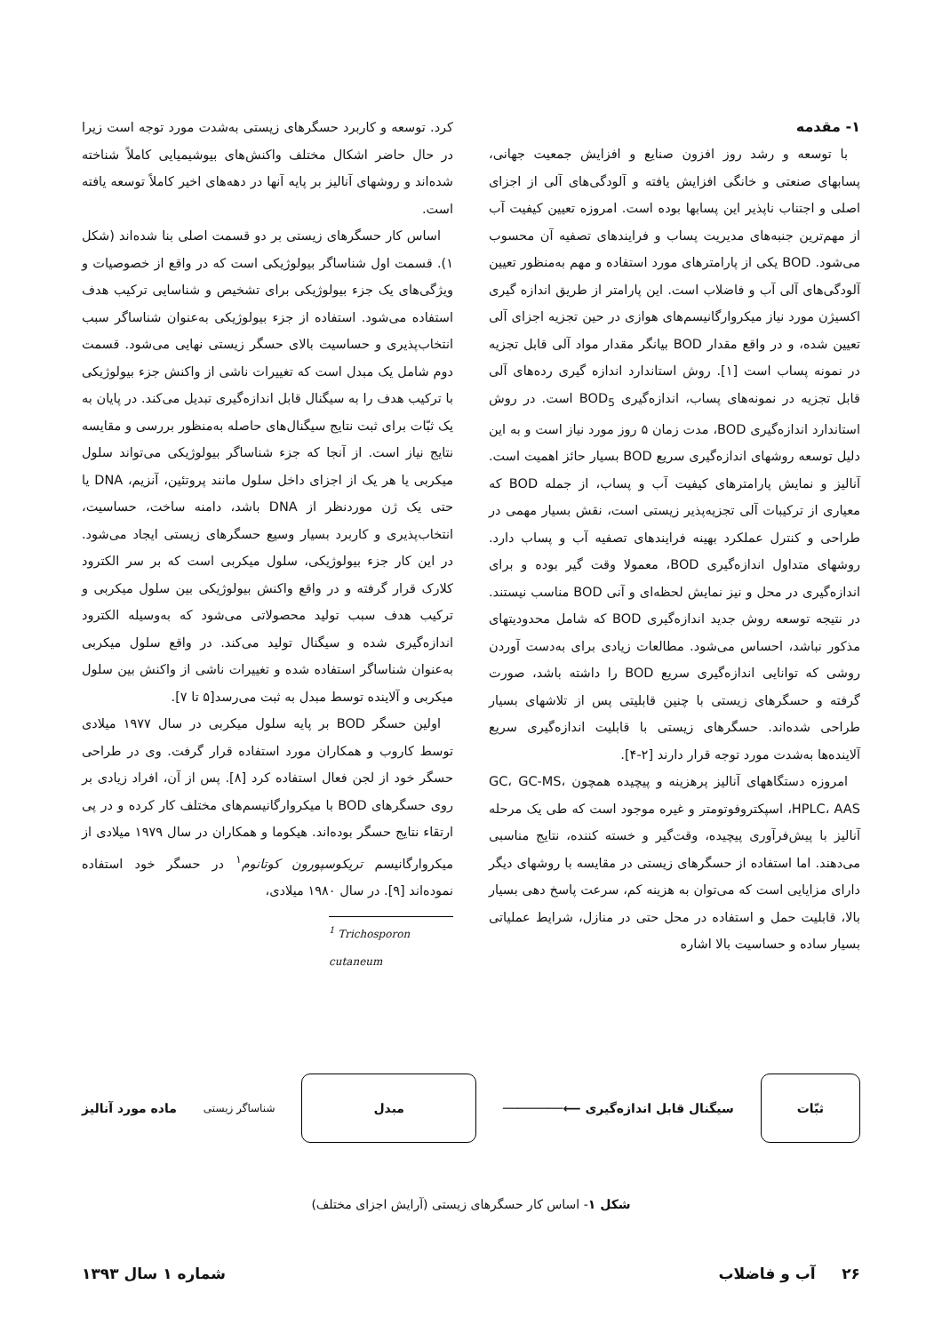۱- مقدمه
با توسعه و رشد روز افزون صنایع و افزایش جمعیت جهانی، پسابهای صنعتی و خانگی افزایش یافته و آلودگی‌های آلی از اجزای اصلی و اجتناب ناپذیر این پسابها بوده است. امروزه تعیین کیفیت آب از مهم‌ترین جنبه‌های مدیریت پساب و فرایندهای تصفیه آن محسوب می‌شود. BOD یکی از پارامترهای مورد استفاده و مهم به‌منظور تعیین آلودگی‌های آلی آب و فاضلاب است. این پارامتر از طریق اندازه گیری اکسیژن مورد نیاز میکروارگانیسم‌های هوازی در حین تجزیه اجزای آلی تعیین شده، و در واقع مقدار BOD بیانگر مقدار مواد آلی قابل تجزیه در نمونه پساب است [۱]. روش استاندارد اندازه گیری رده‌های آلی قابل تجزیه در نمونه‌های پساب، اندازه‌گیری BOD<sub>5</sub> است. در روش استاندارد اندازه‌گیری BOD، مدت زمان ۵ روز مورد نیاز است و به این دلیل توسعه روشهای اندازه‌گیری سریع BOD بسیار حائز اهمیت است. آنالیز و نمایش پارامترهای کیفیت آب و پساب، از جمله BOD که معیاری از ترکیبات آلی تجزیه‌پذیر زیستی است، نقش بسیار مهمی در طراحی و کنترل عملکرد بهینه فرایندهای تصفیه آب و پساب دارد. روشهای متداول اندازه‌گیری BOD، معمولا وقت گیر بوده و برای اندازه‌گیری در محل و نیز نمایش لحظه‌ای و آنی BOD مناسب نیستند. در نتیجه توسعه روش جدید اندازه‌گیری BOD که شامل محدودیتهای مذکور نباشد، احساس می‌شود. مطالعات زیادی برای به‌دست آوردن روشی که توانایی اندازه‌گیری سریع BOD را داشته باشد، صورت گرفته و حسگرهای زیستی با چنین قابلیتی پس از تلاشهای بسیار طراحی شده‌اند. حسگرهای زیستی با قابلیت اندازه‌گیری سریع آلاینده‌ها به‌شدت مورد توجه قرار دارند [۲-۴].
امروزه دستگاههای آنالیز پرهزینه و پیچیده همچون GC، GC-MS، HPLC، AAS، اسپکتروفوتومتر و غیره موجود است که طی یک مرحله آنالیز با پیش‌فرآوری پیچیده، وقت‌گیر و خسته کننده، نتایج مناسبی می‌دهند. اما استفاده از حسگرهای زیستی در مقایسه با روشهای دیگر دارای مزایایی است که می‌توان به هزینه کم، سرعت پاسخ دهی بسیار بالا، قابلیت حمل و استفاده در محل حتی در منازل، شرایط عملیاتی بسیار ساده و حساسیت بالا اشاره
کرد. توسعه و کاربرد حسگرهای زیستی به‌شدت مورد توجه است زیرا در حال حاضر اشکال مختلف واکنش‌های بیوشیمیایی کاملاً شناخته شده‌اند و روشهای آنالیز بر پایه آنها در دهه‌های اخیر کاملاً توسعه یافته است.
اساس کار حسگرهای زیستی بر دو قسمت اصلی بنا شده‌اند (شکل ۱). قسمت اول شناساگر بیولوژیکی است که در واقع از خصوصیات و ویژگی‌های یک جزء بیولوژیکی برای تشخیص و شناسایی ترکیب هدف استفاده می‌شود. استفاده از جزء بیولوژیکی به‌عنوان شناساگر سبب انتخاب‌پذیری و حساسیت بالای حسگر زیستی نهایی می‌شود. قسمت دوم شامل یک مبدل است که تغییرات ناشی از واکنش جزء بیولوژیکی با ترکیب هدف را به سیگنال قابل اندازه‌گیری تبدیل می‌کند. در پایان به یک ثبّات برای ثبت نتایج سیگنال‌های حاصله به‌منظور بررسی و مقایسه نتایج نیاز است. از آنجا که جزء شناساگر بیولوژیکی می‌تواند سلول میکربی یا هر یک از اجزای داخل سلول مانند پروتئین، آنزیم، DNA یا حتی یک ژن موردنظر از DNA باشد، دامنه ساخت، حساسیت، انتخاب‌پذیری و کاربرد بسیار وسیع حسگرهای زیستی ایجاد می‌شود. در این کار جزء بیولوژیکی، سلول میکربی است که بر سر الکترود کلارک قرار گرفته و در واقع واکنش بیولوژیکی بین سلول میکربی و ترکیب هدف سبب تولید محصولاتی می‌شود که به‌وسیله الکترود اندازه‌گیری شده و سیگنال تولید می‌کند. در واقع سلول میکربی به‌عنوان شناساگر استفاده شده و تغییرات ناشی از واکنش بین سلول میکربی و آلاینده توسط مبدل به ثبت می‌رسد[۵ تا ۷].
اولین حسگر BOD بر پایه سلول میکربی در سال ۱۹۷۷ میلادی توسط کاروب و همکاران مورد استفاده قرار گرفت. وی در طراحی حسگر خود از لجن فعال استفاده کرد [۸]. پس از آن، افراد زیادی بر روی حسگرهای BOD با میکروارگانیسم‌های مختلف کار کرده و در پی ارتقاء نتایج حسگر بوده‌اند. هیکوما و همکاران در سال ۱۹۷۹ میلادی از میکروارگانیسم تریکوسپورون کوتانوم<sup>۱</sup> در حسگر خود استفاده نموده‌اند [۹]. در سال ۱۹۸۰ میلادی،
<sup>1</sup> Trichosporon cutaneum
ثبّات
سیگنال قابل اندازه‌گیری ⟵────────
مبدل
شناساگر زیستی
ماده مورد آنالیز
شکل ۱- اساس کار حسگرهای زیستی (آرایش اجزای مختلف)
۲۶ آب و فاضلاب شماره ۱ سال ۱۳۹۳